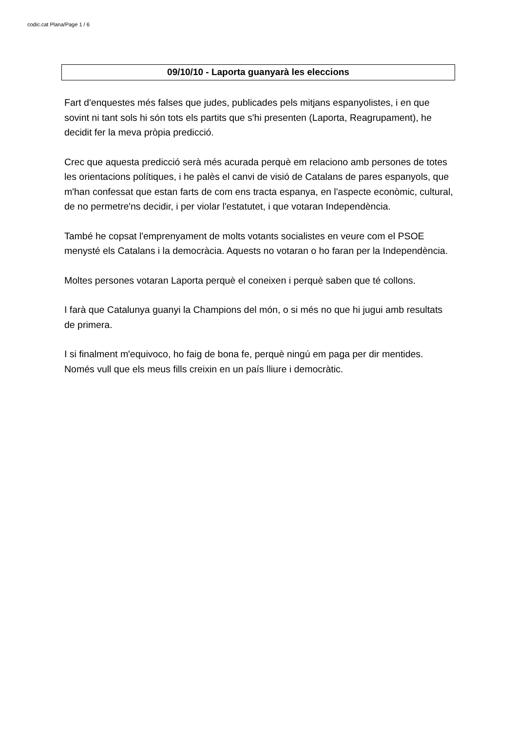codic.cat Plana/Page 1 / 6
09/10/10 - Laporta guanyarà les eleccions
Fart d'enquestes més falses que judes, publicades pels mitjans espanyolistes, i en que sovint ni tant sols hi són tots els partits que s'hi presenten (Laporta, Reagrupament), he decidit fer la meva pròpia predicció.
Crec que aquesta predicció serà més acurada perquè em relaciono amb persones de totes les orientacions polítiques, i he palès el canvi de visió de Catalans de pares espanyols, que m'han confessat que estan farts de com ens tracta espanya, en l'aspecte econòmic, cultural, de no permetre'ns decidir, i per violar l'estatutet, i que votaran Independència.
També he copsat l'emprenyament de molts votants socialistes en veure com el PSOE menysté els Catalans i la democràcia. Aquests no votaran o ho faran per la Independència.
Moltes persones votaran Laporta perquè el coneixen i perquè saben que té collons.
I farà que Catalunya guanyi la Champions del món, o si més no que hi jugui amb resultats de primera.
I si finalment m'equivoco, ho faig de bona fe, perquè ningú em paga per dir mentides. Només vull que els meus fills creixin en un país lliure i democràtic.